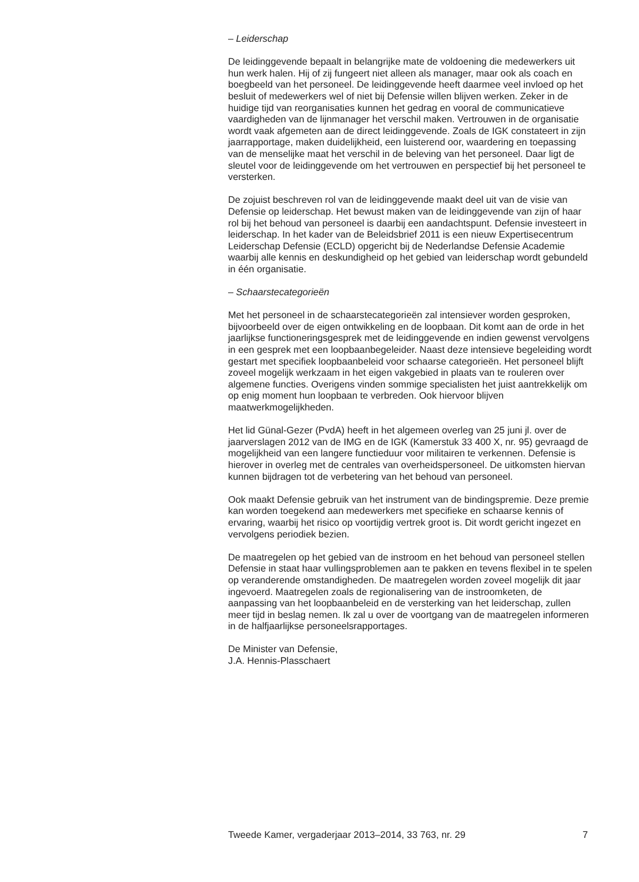– Leiderschap
De leidinggevende bepaalt in belangrijke mate de voldoening die medewerkers uit hun werk halen. Hij of zij fungeert niet alleen als manager, maar ook als coach en boegbeeld van het personeel. De leidinggevende heeft daarmee veel invloed op het besluit of medewerkers wel of niet bij Defensie willen blijven werken. Zeker in de huidige tijd van reorganisaties kunnen het gedrag en vooral de communicatieve vaardigheden van de lijnmanager het verschil maken. Vertrouwen in de organisatie wordt vaak afgemeten aan de direct leidinggevende. Zoals de IGK constateert in zijn jaarrapportage, maken duidelijkheid, een luisterend oor, waardering en toepassing van de menselijke maat het verschil in de beleving van het personeel. Daar ligt de sleutel voor de leidinggevende om het vertrouwen en perspectief bij het personeel te versterken.
De zojuist beschreven rol van de leidinggevende maakt deel uit van de visie van Defensie op leiderschap. Het bewust maken van de leidinggevende van zijn of haar rol bij het behoud van personeel is daarbij een aandachtspunt. Defensie investeert in leiderschap. In het kader van de Beleidsbrief 2011 is een nieuw Expertisecentrum Leiderschap Defensie (ECLD) opgericht bij de Nederlandse Defensie Academie waarbij alle kennis en deskundigheid op het gebied van leiderschap wordt gebundeld in één organisatie.
– Schaarstecategorieën
Met het personeel in de schaarstecategorieën zal intensiever worden gesproken, bijvoorbeeld over de eigen ontwikkeling en de loopbaan. Dit komt aan de orde in het jaarlijkse functioneringsgesprek met de leidinggevende en indien gewenst vervolgens in een gesprek met een loopbaanbegeleider. Naast deze intensieve begeleiding wordt gestart met specifiek loopbaanbeleid voor schaarse categorieën. Het personeel blijft zoveel mogelijk werkzaam in het eigen vakgebied in plaats van te rouleren over algemene functies. Overigens vinden sommige specialisten het juist aantrekkelijk om op enig moment hun loopbaan te verbreden. Ook hiervoor blijven maatwerkmogelijkheden.
Het lid Günal-Gezer (PvdA) heeft in het algemeen overleg van 25 juni jl. over de jaarverslagen 2012 van de IMG en de IGK (Kamerstuk 33 400 X, nr. 95) gevraagd de mogelijkheid van een langere functieduur voor militairen te verkennen. Defensie is hierover in overleg met de centrales van overheidspersoneel. De uitkomsten hiervan kunnen bijdragen tot de verbetering van het behoud van personeel.
Ook maakt Defensie gebruik van het instrument van de bindingspremie. Deze premie kan worden toegekend aan medewerkers met specifieke en schaarse kennis of ervaring, waarbij het risico op voortijdig vertrek groot is. Dit wordt gericht ingezet en vervolgens periodiek bezien.
De maatregelen op het gebied van de instroom en het behoud van personeel stellen Defensie in staat haar vullingsproblemen aan te pakken en tevens flexibel in te spelen op veranderende omstandigheden. De maatregelen worden zoveel mogelijk dit jaar ingevoerd. Maatregelen zoals de regionalisering van de instroomketen, de aanpassing van het loopbaanbeleid en de versterking van het leiderschap, zullen meer tijd in beslag nemen. Ik zal u over de voortgang van de maatregelen informeren in de halfjaarlijkse personeelsrapportages.
De Minister van Defensie,
J.A. Hennis-Plasschaert
Tweede Kamer, vergaderjaar 2013–2014, 33 763, nr. 29 7